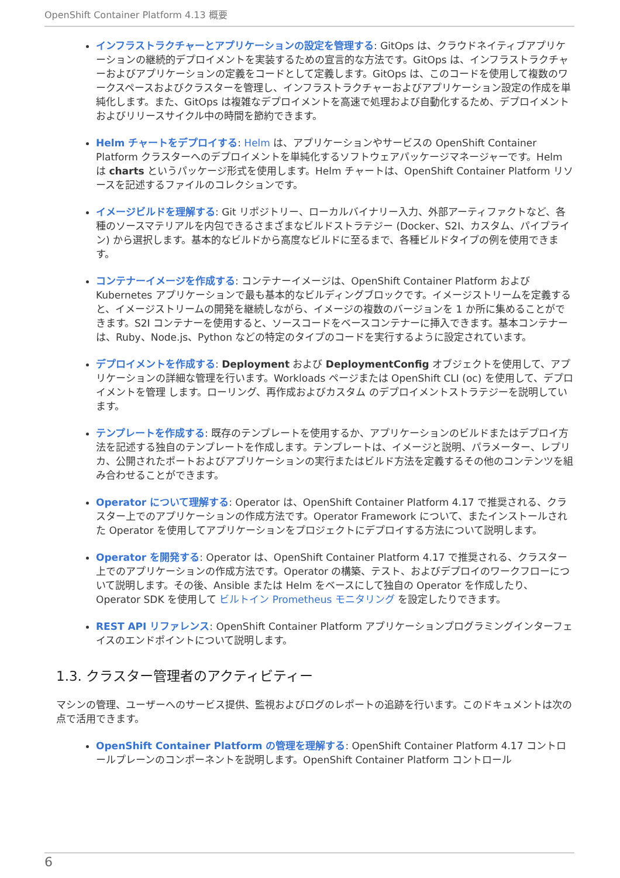OpenShift Container Platform 4.13 概要
インフラストラクチャーとアプリケーションの設定を管理する: GitOps は、クラウドネイティブアプリケーションの継続的デプロイメントを実装するための宣言的な方法です。GitOps は、インフラストラクチャーおよびアプリケーションの定義をコードとして定義します。GitOps は、このコードを使用して複数のワークスペースおよびクラスターを管理し、インフラストラクチャーおよびアプリケーション設定の作成を単純化します。また、GitOps は複雑なデプロイメントを高速で処理および自動化するため、デプロイメントおよびリリースサイクル中の時間を節約できます。
Helm チャートをデプロイする: Helm は、アプリケーションやサービスの OpenShift Container Platform クラスターへのデプロイメントを単純化するソフトウェアパッケージマネージャーです。Helm は charts というパッケージ形式を使用します。Helm チャートは、OpenShift Container Platform リソースを記述するファイルのコレクションです。
イメージビルドを理解する: Git リポジトリー、ローカルバイナリー入力、外部アーティファクトなど、各種のソースマテリアルを内包できるさまざまなビルドストラテジー (Docker、S2I、カスタム、パイプライン) から選択します。基本的なビルドから高度なビルドに至るまで、各種ビルドタイプの例を使用できます。
コンテナーイメージを作成する: コンテナーイメージは、OpenShift Container Platform および Kubernetes アプリケーションで最も基本的なビルディングブロックです。イメージストリームを定義すると、イメージストリームの開発を継続しながら、イメージの複数のバージョンを 1 か所に集めることができます。S2I コンテナーを使用すると、ソースコードをベースコンテナーに挿入できます。基本コンテナーは、Ruby、Node.js、Python などの特定のタイプのコードを実行するように設定されています。
デプロイメントを作成する: Deployment および DeploymentConfig オブジェクトを使用して、アプリケーションの詳細な管理を行います。Workloads ページまたは OpenShift CLI (oc) を使用して、デプロイメントを管理 します。ローリング、再作成およびカスタム のデプロイメントストラテジーを説明しています。
テンプレートを作成する: 既存のテンプレートを使用するか、アプリケーションのビルドまたはデプロイ方法を記述する独自のテンプレートを作成します。テンプレートは、イメージと説明、パラメーター、レプリカ、公開されたポートおよびアプリケーションの実行またはビルド方法を定義するその他のコンテンツを組み合わせることができます。
Operator について理解する: Operator は、OpenShift Container Platform 4.17 で推奨される、クラスター上でのアプリケーションの作成方法です。Operator Framework について、またインストールされた Operator を使用してアプリケーションをプロジェクトにデプロイする方法について説明します。
Operator を開発する: Operator は、OpenShift Container Platform 4.17 で推奨される、クラスター上でのアプリケーションの作成方法です。Operator の構築、テスト、およびデプロイのワークフローについて説明します。その後、Ansible または Helm をベースにして独自の Operator を作成したり、Operator SDK を使用して ビルトイン Prometheus モニタリング を設定したりできます。
REST API リファレンス: OpenShift Container Platform アプリケーションプログラミングインターフェイスのエンドポイントについて説明します。
1.3. クラスター管理者のアクティビティー
マシンの管理、ユーザーへのサービス提供、監視およびログのレポートの追跡を行います。このドキュメントは次の点で活用できます。
OpenShift Container Platform の管理を理解する: OpenShift Container Platform 4.17 コントロールプレーンのコンポーネントを説明します。OpenShift Container Platform コントロール
6